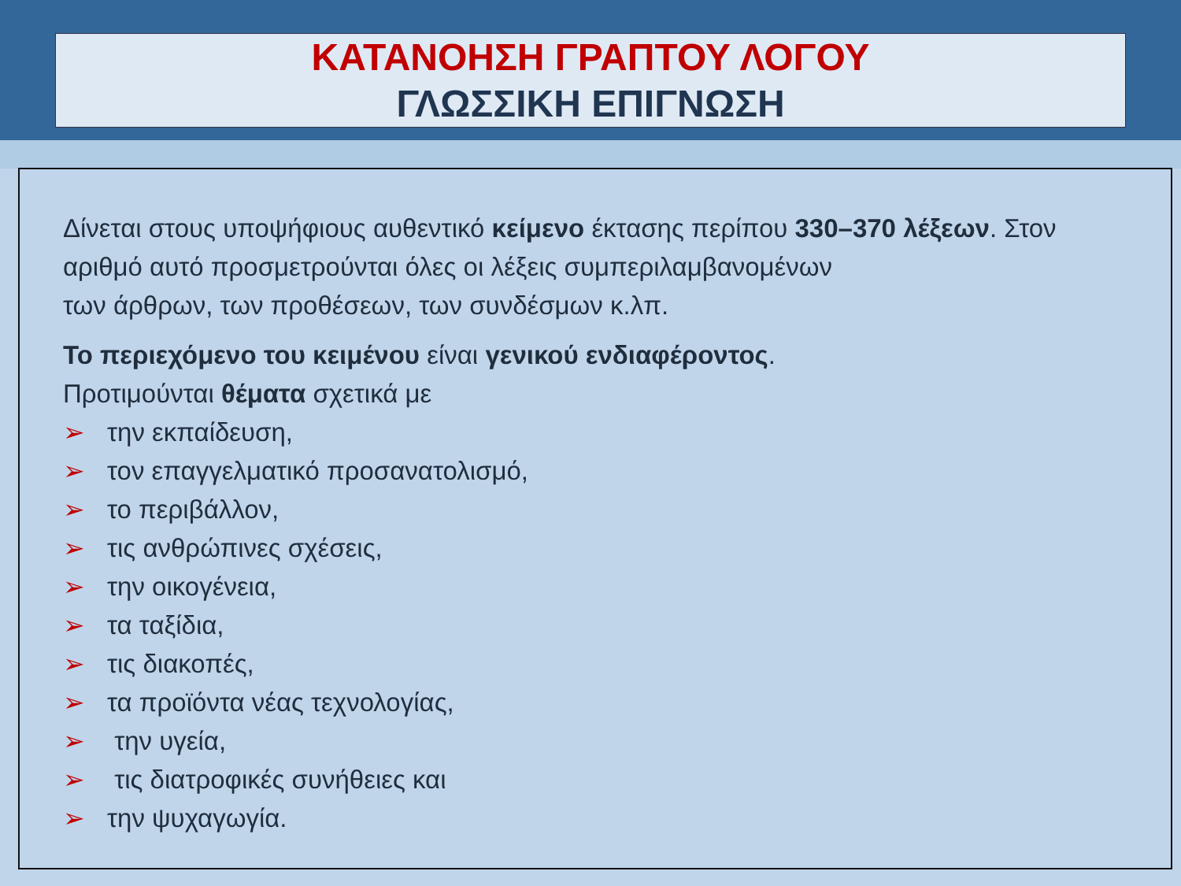ΚΑΤΑΝΟΗΣΗ ΓΡΑΠΤΟΥ ΛΟΓΟΥ
ΓΛΩΣΣΙΚΗ ΕΠΙΓΝΩΣΗ
Δίνεται στους υποψήφιους αυθεντικό κείμενο έκτασης περίπου 330–370 λέξεων. Στον αριθμό αυτό προσμετρούνται όλες οι λέξεις συμπεριλαμβανομένων
των άρθρων, των προθέσεων, των συνδέσμων κ.λπ.
Το περιεχόμενο του κειμένου είναι γενικού ενδιαφέροντος.
Προτιμούνται θέματα σχετικά με
➢ την εκπαίδευση,
➢ τον επαγγελματικό προσανατολισμό,
➢ το περιβάλλον,
➢ τις ανθρώπινες σχέσεις,
➢ την οικογένεια,
➢ τα ταξίδια,
➢ τις διακοπές,
➢ τα προϊόντα νέας τεχνολογίας,
➢ την υγεία,
➢ τις διατροφικές συνήθειες και
➢ την ψυχαγωγία.